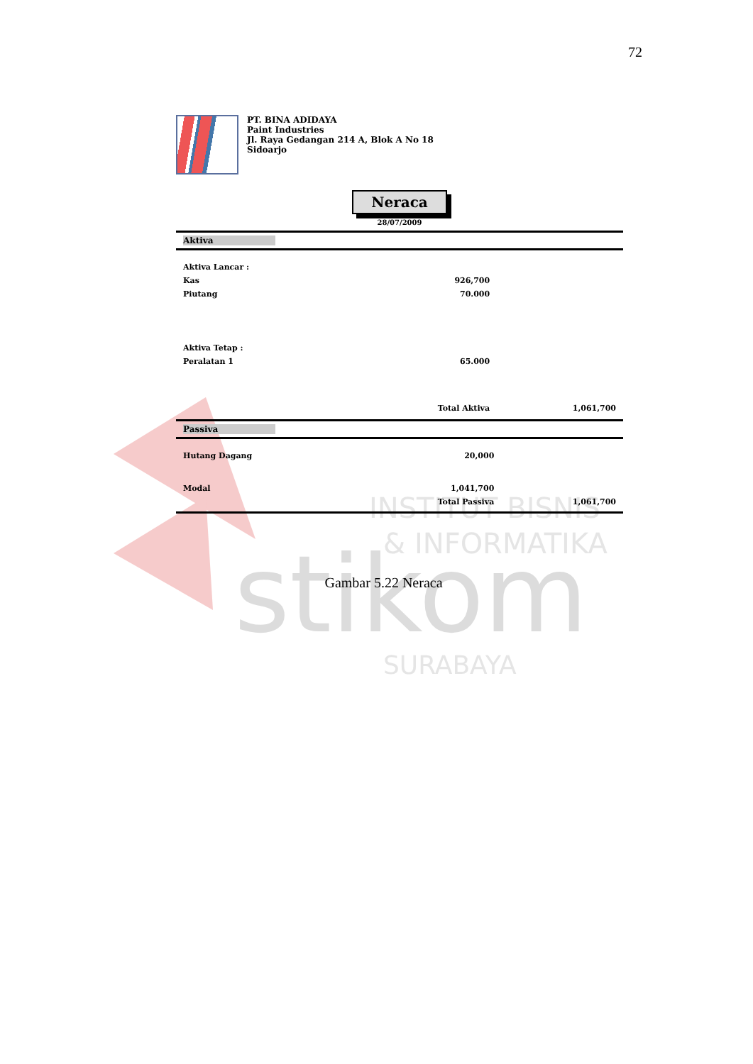72
stikom
INSTITUT BISNIS
& INFORMATIKA
SURABAYA
PT. BINA ADIDAYA
Paint Industries
Jl. Raya Gedangan 214 A, Blok A No 18
Sidoarjo
Neraca
28/07/2009
Aktiva
| Aktiva Lancar : | | |
| Kas | 926,700 | |
| Piutang | 70.000 | |
| Aktiva Tetap : | | |
| Peralatan 1 | 65.000 | |
| | Total Aktiva | 1,061,700 |
Passiva
| Hutang Dagang | 20,000 | |
| Modal | 1,041,700 | |
| | Total Passiva | 1,061,700 |
Gambar 5.22 Neraca